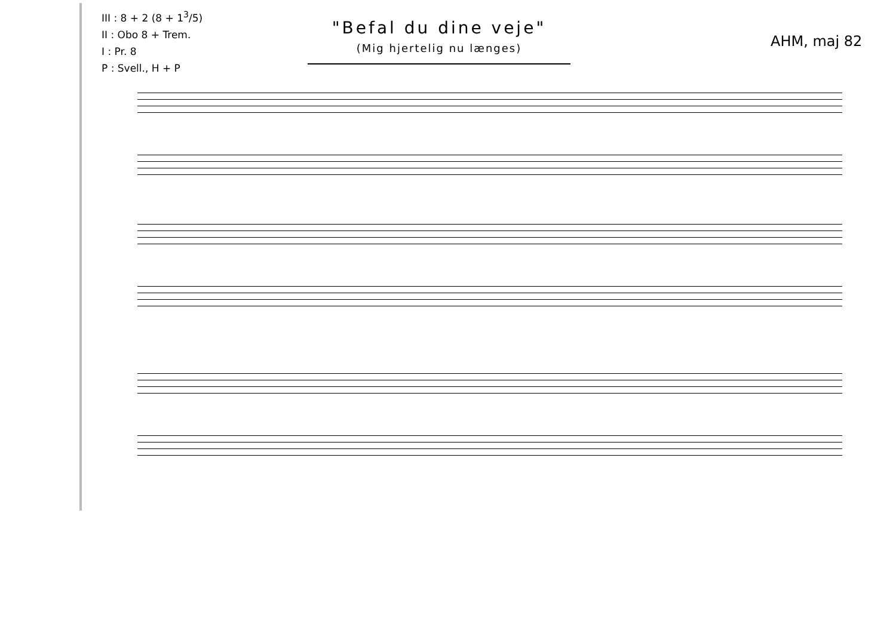III : 8 + 2 (8 + 1<sup>3</sup>/5)
II : Obo 8 + Trem.
I : Pr. 8
P : Svell., H + P
"Befal du dine veje"
(Mig hjertelig nu længes)
AHM, maj 82